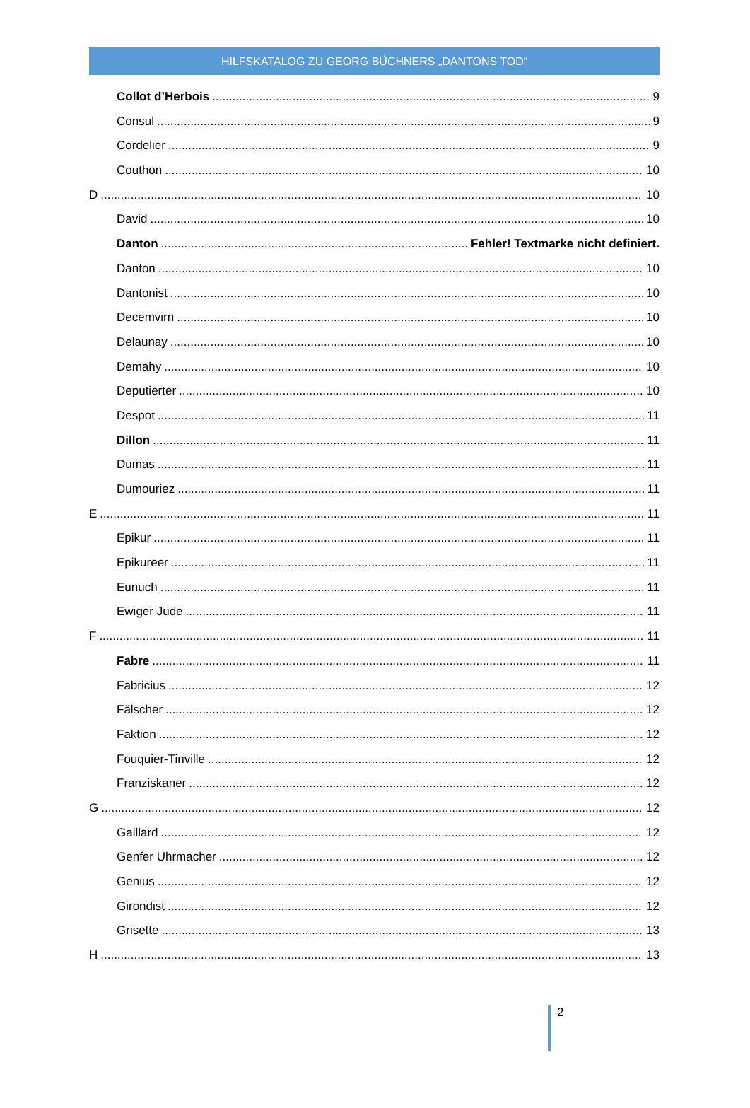HILFSKATALOG ZU GEORG BÜCHNERS „DANTONS TOD“
Collot d’Herbois 9
Consul 9
Cordelier 9
Couthon 10
D 10
David 10
Danton Fehler! Textmarke nicht definiert.
Danton 10
Dantonist 10
Decemvirn 10
Delaunay 10
Demahy 10
Deputierter 10
Despot 11
Dillon 11
Dumas 11
Dumouriez 11
E 11
Epikur 11
Epikureer 11
Eunuch 11
Ewiger Jude 11
F 11
Fabre 11
Fabricius 12
Fälscher 12
Faktion 12
Fouquier-Tinville 12
Franziskaner 12
G 12
Gaillard 12
Genfer Uhrmacher 12
Genius 12
Girondist 12
Grisette 13
H 13
2